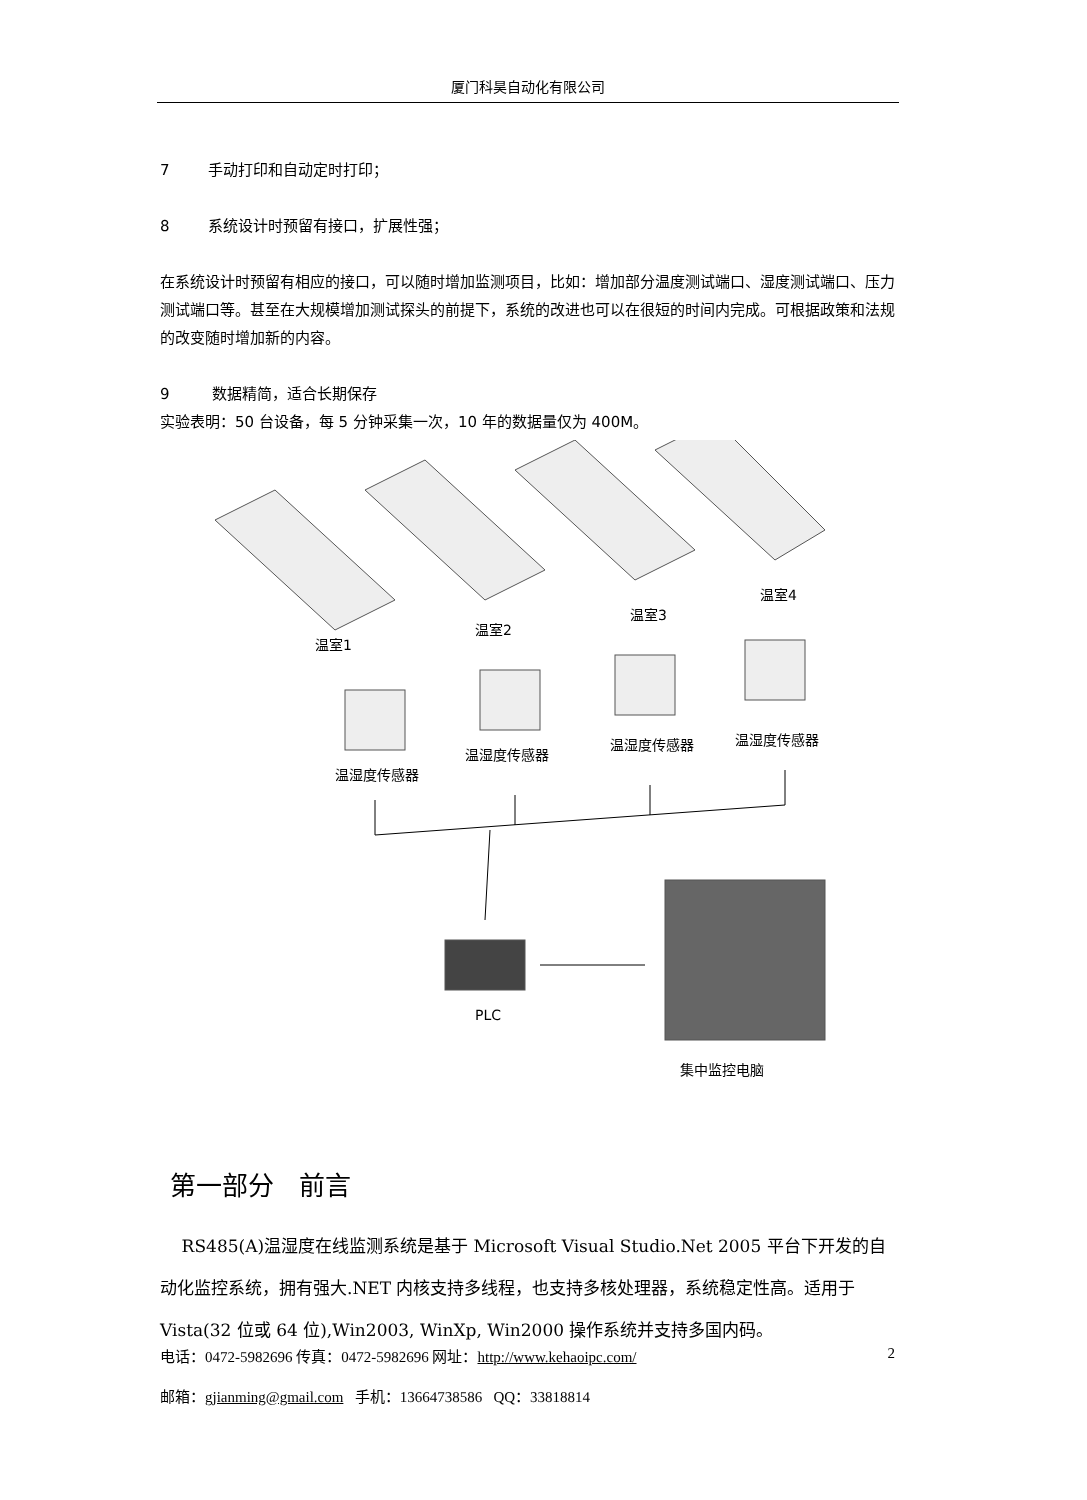厦门科昊自动化有限公司
7 手动打印和自动定时打印；
8 系统设计时预留有接口，扩展性强；
在系统设计时预留有相应的接口，可以随时增加监测项目，比如：增加部分温度测试端口、湿度测试端口、压力测试端口等。甚至在大规模增加测试探头的前提下，系统的改进也可以在很短的时间内完成。可根据政策和法规的改变随时增加新的内容。
9 数据精简，适合长期保存
实验表明：50 台设备，每 5 分钟采集一次，10 年的数据量仅为 400M。
温室1
温室2
温室3
温室4
温湿度传感器
温湿度传感器
温湿度传感器
温湿度传感器
PLC
集中监控电脑
第一部分 前言
RS485(A)温湿度在线监测系统是基于 Microsoft Visual Studio.Net 2005 平台下开发的自动化监控系统，拥有强大.NET 内核支持多线程，也支持多核处理器，系统稳定性高。适用于 Vista(32 位或 64 位),Win2003, WinXp, Win2000 操作系统并支持多国内码。
电话：0472-5982696 传真：0472-5982696 网址：http://www.kehaoipc.com/ 2
邮箱：gjianming@gmail.com 手机：13664738586 QQ：33818814